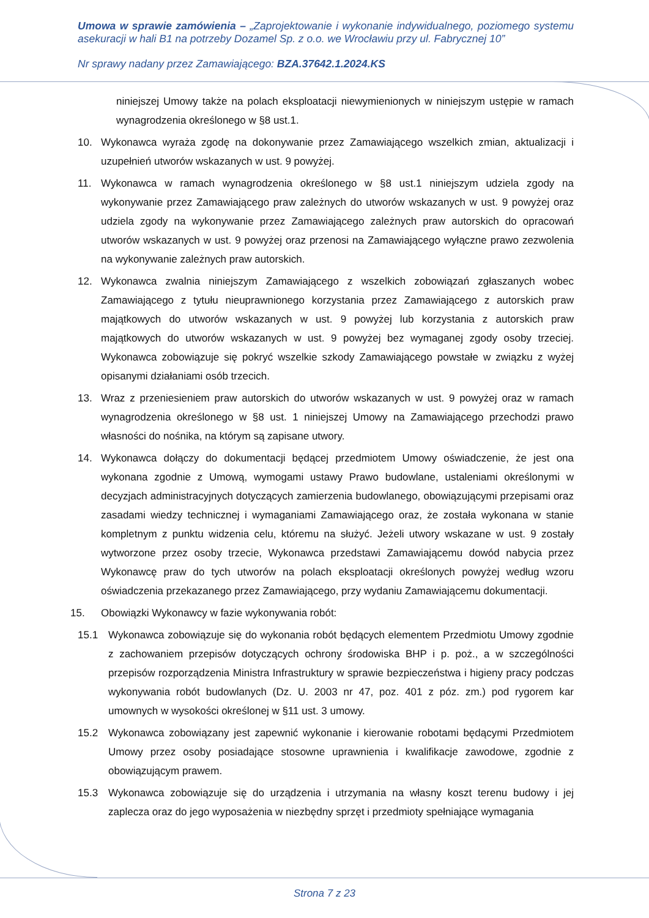Umowa w sprawie zamówienia – „Zaprojektowanie i wykonanie indywidualnego, poziomego systemu asekuracji w hali B1 na potrzeby Dozamel Sp. z o.o. we Wrocławiu przy ul. Fabrycznej 10”
Nr sprawy nadany przez Zamawiającego: BZA.37642.1.2024.KS
niniejszej Umowy także na polach eksploatacji niewymienionych w niniejszym ustępie w ramach wynagrodzenia określonego w §8 ust.1.
10. Wykonawca wyraża zgodę na dokonywanie przez Zamawiającego wszelkich zmian, aktualizacji i uzupełnień utworów wskazanych w ust. 9 powyżej.
11. Wykonawca w ramach wynagrodzenia określonego w §8 ust.1 niniejszym udziela zgody na wykonywanie przez Zamawiającego praw zależnych do utworów wskazanych w ust. 9 powyżej oraz udziela zgody na wykonywanie przez Zamawiającego zależnych praw autorskich do opracowań utworów wskazanych w ust. 9 powyżej oraz przenosi na Zamawiającego wyłączne prawo zezwolenia na wykonywanie zależnych praw autorskich.
12. Wykonawca zwalnia niniejszym Zamawiającego z wszelkich zobowiązań zgłaszanych wobec Zamawiającego z tytułu nieuprawnionego korzystania przez Zamawiającego z autorskich praw majątkowych do utworów wskazanych w ust. 9 powyżej lub korzystania z autorskich praw majątkowych do utworów wskazanych w ust. 9 powyżej bez wymaganej zgody osoby trzeciej. Wykonawca zobowiązuje się pokryć wszelkie szkody Zamawiającego powstałe w związku z wyżej opisanymi działaniami osób trzecich.
13. Wraz z przeniesieniem praw autorskich do utworów wskazanych w ust. 9 powyżej oraz w ramach wynagrodzenia określonego w §8 ust. 1 niniejszej Umowy na Zamawiającego przechodzi prawo własności do nośnika, na którym są zapisane utwory.
14. Wykonawca dołączy do dokumentacji będącej przedmiotem Umowy oświadczenie, że jest ona wykonana zgodnie z Umową, wymogami ustawy Prawo budowlane, ustaleniami określonymi w decyzjach administracyjnych dotyczących zamierzenia budowlanego, obowiązującymi przepisami oraz zasadami wiedzy technicznej i wymaganiami Zamawiającego oraz, że została wykonana w stanie kompletnym z punktu widzenia celu, któremu na służyć. Jeżeli utwory wskazane w ust. 9 zostały wytworzone przez osoby trzecie, Wykonawca przedstawi Zamawiającemu dowód nabycia przez Wykonawcę praw do tych utworów na polach eksploatacji określonych powyżej według wzoru oświadczenia przekazanego przez Zamawiającego, przy wydaniu Zamawiającemu dokumentacji.
15. Obowiązki Wykonawcy w fazie wykonywania robót:
15.1 Wykonawca zobowiązuje się do wykonania robót będących elementem Przedmiotu Umowy zgodnie z zachowaniem przepisów dotyczących ochrony środowiska BHP i p. poż., a w szczególności przepisów rozporządzenia Ministra Infrastruktury w sprawie bezpieczeństwa i higieny pracy podczas wykonywania robót budowlanych (Dz. U. 2003 nr 47, poz. 401 z póz. zm.) pod rygorem kar umownych w wysokości określonej w §11 ust. 3 umowy.
15.2 Wykonawca zobowiązany jest zapewnić wykonanie i kierowanie robotami będącymi Przedmiotem Umowy przez osoby posiadające stosowne uprawnienia i kwalifikacje zawodowe, zgodnie z obowiązującym prawem.
15.3 Wykonawca zobowiązuje się do urządzenia i utrzymania na własny koszt terenu budowy i jej zaplecza oraz do jego wyposażenia w niezbędny sprzęt i przedmioty spełniające wymagania
Strona 7 z 23